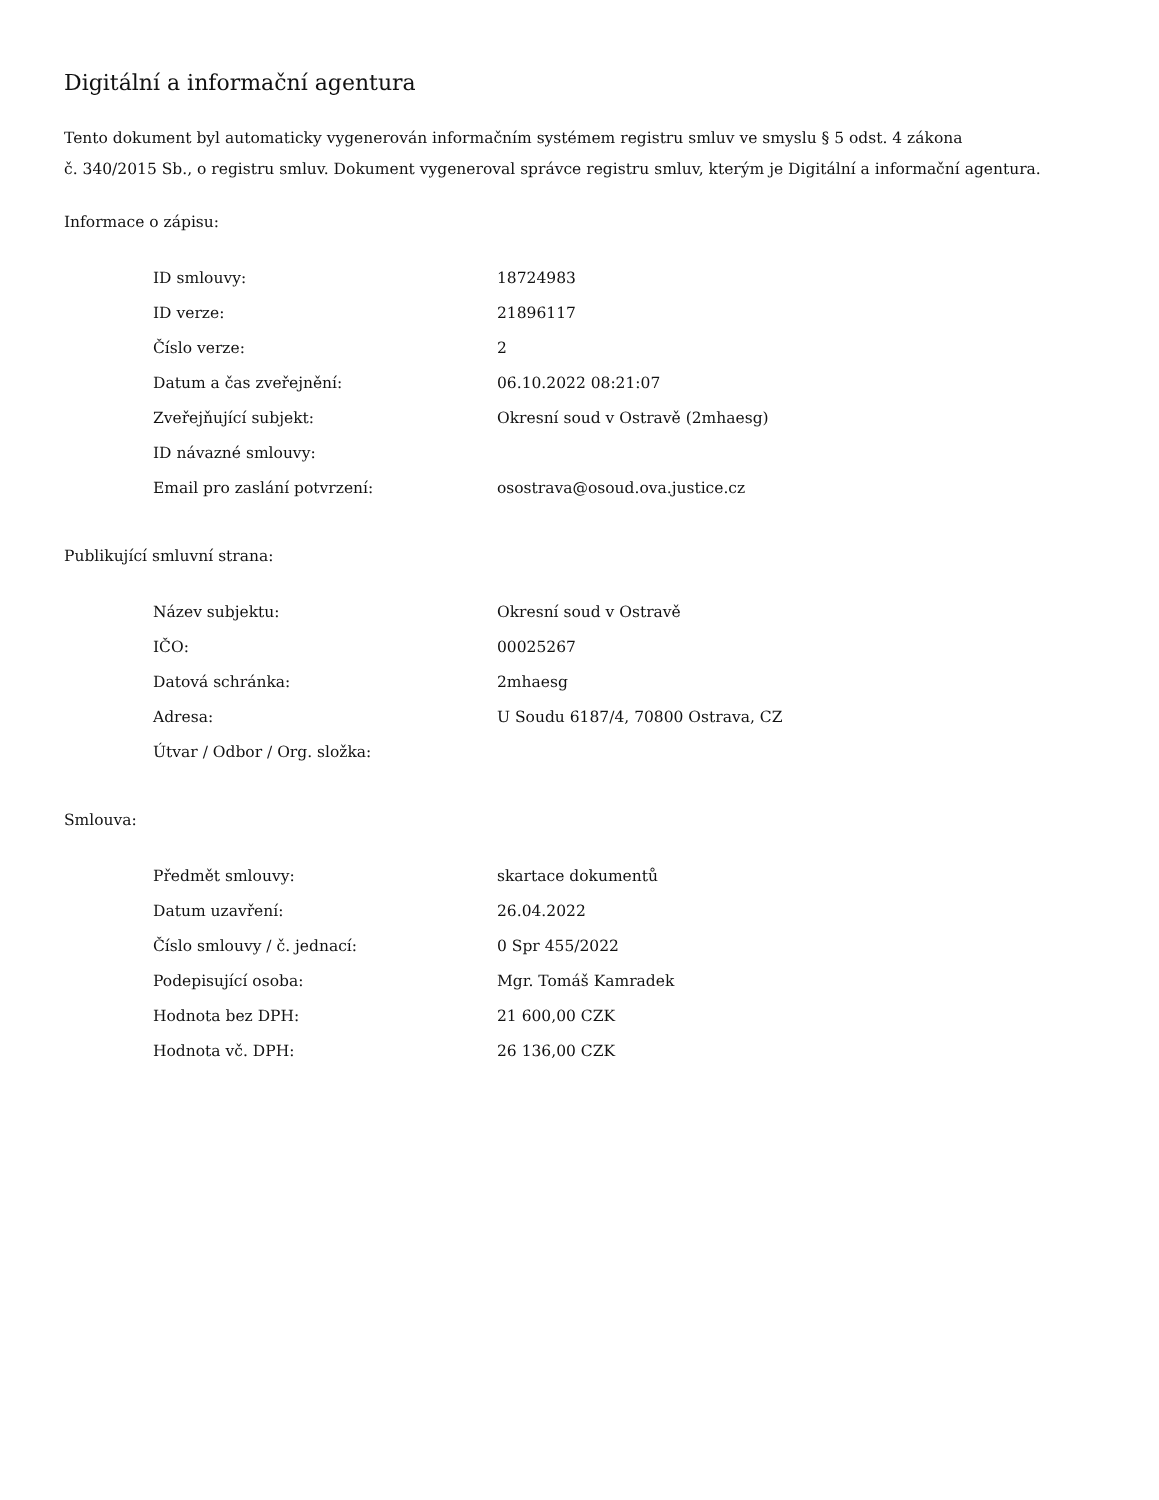Digitální a informační agentura
Tento dokument byl automaticky vygenerován informačním systémem registru smluv ve smyslu § 5 odst. 4 zákona
č. 340/2015 Sb., o registru smluv. Dokument vygeneroval správce registru smluv, kterým je Digitální a informační agentura.
Informace o zápisu:
| ID smlouvy: | 18724983 |
| ID verze: | 21896117 |
| Číslo verze: | 2 |
| Datum a čas zveřejnění: | 06.10.2022 08:21:07 |
| Zveřejňující subjekt: | Okresní soud v Ostravě (2mhaesg) |
| ID návazné smlouvy: | |
| Email pro zaslání potvrzení: | osostrava@osoud.ova.justice.cz |
Publikující smluvní strana:
| Název subjektu: | Okresní soud v Ostravě |
| IČO: | 00025267 |
| Datová schránka: | 2mhaesg |
| Adresa: | U Soudu 6187/4, 70800 Ostrava, CZ |
| Útvar / Odbor / Org. složka: | |
Smlouva:
| Předmět smlouvy: | skartace dokumentů |
| Datum uzavření: | 26.04.2022 |
| Číslo smlouvy / č. jednací: | 0 Spr 455/2022 |
| Podepisující osoba: | Mgr. Tomáš Kamradek |
| Hodnota bez DPH: | 21 600,00 CZK |
| Hodnota vč. DPH: | 26 136,00 CZK |